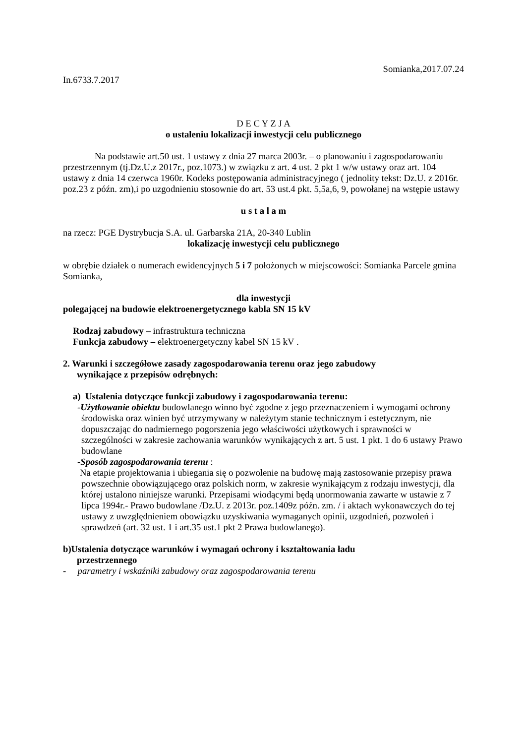Somianka,2017.07.24
In.6733.7.2017
D E C Y Z J A
o ustaleniu lokalizacji inwestycji celu publicznego
Na podstawie art.50 ust. 1 ustawy z dnia 27 marca 2003r. – o planowaniu i zagospodarowaniu przestrzennym (tj.Dz.U.z 2017r., poz.1073.) w związku z art. 4 ust. 2 pkt 1 w/w ustawy oraz art. 104 ustawy z dnia 14 czerwca 1960r. Kodeks postępowania administracyjnego ( jednolity tekst: Dz.U. z 2016r. poz.23 z późn. zm),i po uzgodnieniu stosownie do art. 53 ust.4 pkt. 5,5a,6, 9, powołanej na wstępie ustawy
u s t a l a m
na rzecz: PGE Dystrybucja S.A. ul. Garbarska 21A, 20-340 Lublin
lokalizację inwestycji celu publicznego
w obrębie działek o numerach ewidencyjnych 5 i 7 położonych w miejscowości: Somianka Parcele gmina Somianka,
dla inwestycji
polegającej na budowie elektroenergetycznego kabla SN 15 kV
Rodzaj zabudowy – infrastruktura techniczna
Funkcja zabudowy – elektroenergetyczny kabel SN 15 kV .
2. Warunki i szczegółowe zasady zagospodarowania terenu oraz jego zabudowy
wynikające z przepisów odrębnych:
a) Ustalenia dotyczące funkcji zabudowy i zagospodarowania terenu:
-Użytkowanie obiektu budowlanego winno być zgodne z jego przeznaczeniem i wymogami ochrony środowiska oraz winien być utrzymywany w należytym stanie technicznym i estetycznym, nie dopuszczając do nadmiernego pogorszenia jego właściwości użytkowych i sprawności w szczególności w zakresie zachowania warunków wynikających z art. 5 ust. 1 pkt. 1 do 6 ustawy Prawo budowlane
-Sposób zagospodarowania terenu :
Na etapie projektowania i ubiegania się o pozwolenie na budowę mają zastosowanie przepisy prawa powszechnie obowiązującego oraz polskich norm, w zakresie wynikającym z rodzaju inwestycji, dla której ustalono niniejsze warunki. Przepisami wiodącymi będą unormowania zawarte w ustawie z 7 lipca 1994r.- Prawo budowlane /Dz.U. z 2013r. poz.1409z późn. zm. / i aktach wykonawczych do tej ustawy z uwzględnieniem obowiązku uzyskiwania wymaganych opinii, uzgodnień, pozwoleń i sprawdzeń (art. 32 ust. 1 i art.35 ust.1 pkt 2 Prawa budowlanego).
b)Ustalenia dotyczące warunków i wymagań ochrony i kształtowania ładu
przestrzennego
- parametry i wskaźniki zabudowy oraz zagospodarowania terenu